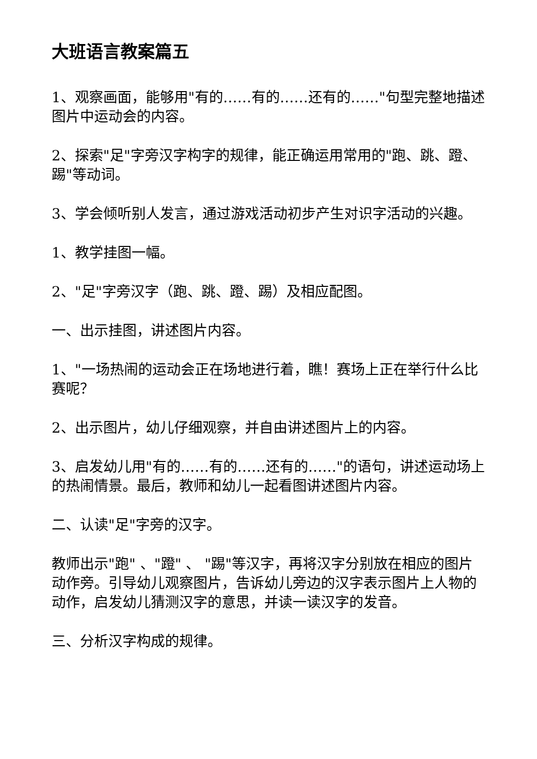大班语言教案篇五
1、观察画面，能够用"有的……有的……还有的……"句型完整地描述图片中运动会的内容。
2、探索"足"字旁汉字构字的规律，能正确运用常用的"跑、跳、蹬、踢"等动词。
3、学会倾听别人发言，通过游戏活动初步产生对识字活动的兴趣。
1、教学挂图一幅。
2、"足"字旁汉字（跑、跳、蹬、踢）及相应配图。
一、出示挂图，讲述图片内容。
1、"一场热闹的运动会正在场地进行着，瞧！赛场上正在举行什么比赛呢？
2、出示图片，幼儿仔细观察，并自由讲述图片上的内容。
3、启发幼儿用"有的……有的……还有的……"的语句，讲述运动场上的热闹情景。最后，教师和幼儿一起看图讲述图片内容。
二、认读"足"字旁的汉字。
教师出示"跑" 、"蹬" 、 "踢"等汉字，再将汉字分别放在相应的图片动作旁。引导幼儿观察图片，告诉幼儿旁边的汉字表示图片上人物的动作，启发幼儿猜测汉字的意思，并读一读汉字的发音。
三、分析汉字构成的规律。